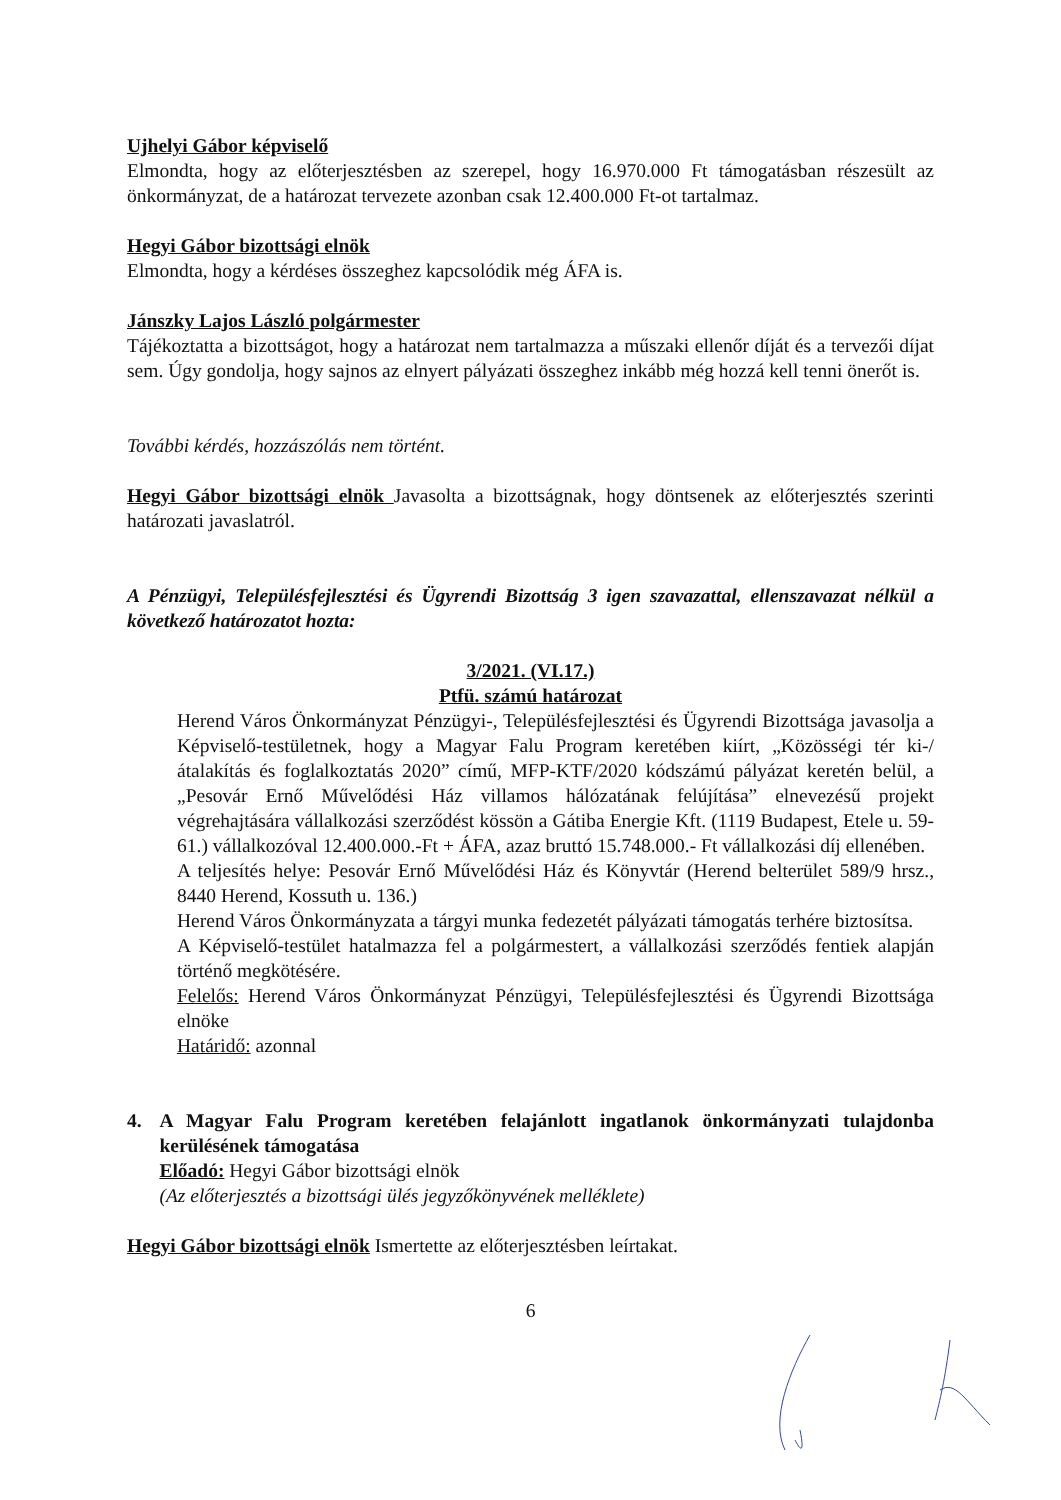Ujhelyi Gábor képviselő
Elmondta, hogy az előterjesztésben az szerepel, hogy 16.970.000 Ft támogatásban részesült az önkormányzat, de a határozat tervezete azonban csak 12.400.000 Ft-ot tartalmaz.
Hegyi Gábor bizottsági elnök
Elmondta, hogy a kérdéses összeghez kapcsolódik még ÁFA is.
Jánszky Lajos László polgármester
Tájékoztatta a bizottságot, hogy a határozat nem tartalmazza a műszaki ellenőr díját és a tervezői díjat sem. Úgy gondolja, hogy sajnos az elnyert pályázati összeghez inkább még hozzá kell tenni önerőt is.
További kérdés, hozzászólás nem történt.
Hegyi Gábor bizottsági elnök Javasolta a bizottságnak, hogy döntsenek az előterjesztés szerinti határozati javaslatról.
A Pénzügyi, Településfejlesztési és Ügyrendi Bizottság 3 igen szavazattal, ellenszavazat nélkül a következő határozatot hozta:
3/2021. (VI.17.)
Ptfü. számú határozat
Herend Város Önkormányzat Pénzügyi-, Településfejlesztési és Ügyrendi Bizottsága javasolja a Képviselő-testületnek, hogy a Magyar Falu Program keretében kiírt, „Közösségi tér ki-/átalakítás és foglalkoztatás 2020” című, MFP-KTF/2020 kódszámú pályázat keretén belül, a „Pesovár Ernő Művelődési Ház villamos hálózatának felújítása” elnevezésű projekt végrehajtására vállalkozási szerződést kössön a Gátiba Energie Kft. (1119 Budapest, Etele u. 59-61.) vállalkozóval 12.400.000.-Ft + ÁFA, azaz bruttó 15.748.000.- Ft vállalkozási díj ellenében.
A teljesítés helye: Pesovár Ernő Művelődési Ház és Könyvtár (Herend belterület 589/9 hrsz., 8440 Herend, Kossuth u. 136.)
Herend Város Önkormányzata a tárgyi munka fedezetét pályázati támogatás terhére biztosítsa.
A Képviselő-testület hatalmazza fel a polgármestert, a vállalkozási szerződés fentiek alapján történő megkötésére.
Felelős: Herend Város Önkormányzat Pénzügyi, Településfejlesztési és Ügyrendi Bizottsága elnöke
Határidő: azonnal
4. A Magyar Falu Program keretében felajánlott ingatlanok önkormányzati tulajdonba kerülésének támogatása
Előadó: Hegyi Gábor bizottsági elnök
(Az előterjesztés a bizottsági ülés jegyzőkönyvének melléklete)
Hegyi Gábor bizottsági elnök Ismertette az előterjesztésben leírtakat.
6